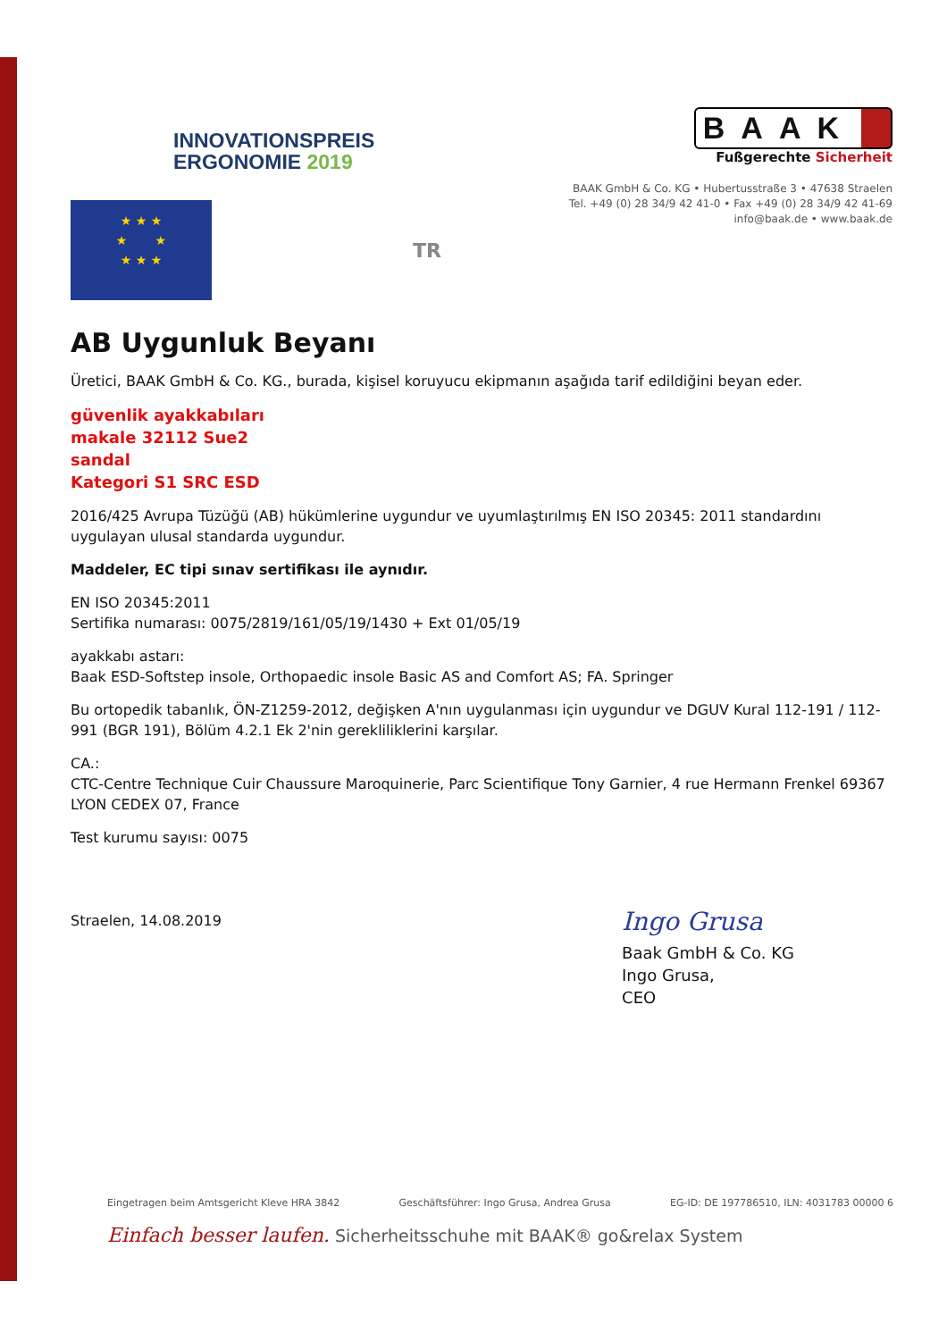INNOVATIONSPREIS
ERGONOMIE 2019
BAAK
Fußgerechte Sicherheit
BAAK GmbH & Co. KG • Hubertusstraße 3 • 47638 Straelen
Tel. +49 (0) 28 34/9 42 41-0 • Fax +49 (0) 28 34/9 42 41-69
info@baak.de • www.baak.de
★ ★ ★
★ ★
★ ★ ★
TR
AB Uygunluk Beyanı
Üretici, BAAK GmbH & Co. KG., burada, kişisel koruyucu ekipmanın aşağıda tarif edildiğini beyan eder.
güvenlik ayakkabıları
makale 32112 Sue2
sandal
Kategori S1 SRC ESD
2016/425 Avrupa Tüzüğü (AB) hükümlerine uygundur ve uyumlaştırılmış EN ISO 20345: 2011 standardını uygulayan ulusal standarda uygundur.
Maddeler, EC tipi sınav sertifikası ile aynıdır.
EN ISO 20345:2011
Sertifika numarası: 0075/2819/161/05/19/1430 + Ext 01/05/19
ayakkabı astarı:
Baak ESD-Softstep insole, Orthopaedic insole Basic AS and Comfort AS; FA. Springer
Bu ortopedik tabanlık, ÖN-Z1259-2012, değişken A'nın uygulanması için uygundur ve DGUV Kural 112-191 / 112-991 (BGR 191), Bölüm 4.2.1 Ek 2'nin gerekliliklerini karşılar.
CA.:
CTC-Centre Technique Cuir Chaussure Maroquinerie, Parc Scientifique Tony Garnier, 4 rue Hermann Frenkel 69367 LYON CEDEX 07, France
Test kurumu sayısı: 0075
Straelen, 14.08.2019
Ingo Grusa
Baak GmbH & Co. KG
Ingo Grusa,
CEO
Eingetragen beim Amtsgericht Kleve HRA 3842 Geschäftsführer: Ingo Grusa, Andrea Grusa EG-ID: DE 197786510, ILN: 4031783 00000 6
Einfach besser laufen. Sicherheitsschuhe mit BAAK® go&relax System